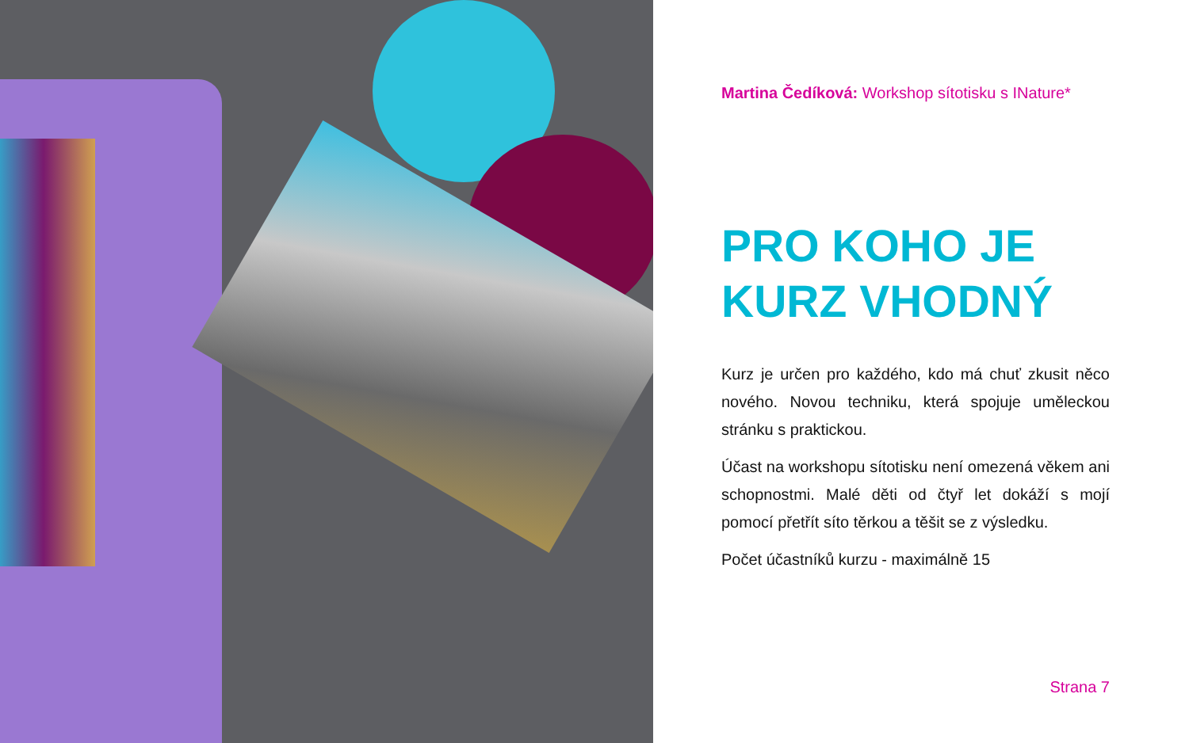Martina Čedíková: Workshop sítotisku s INature*
PRO KOHO JE
KURZ VHODNÝ
Kurz je určen pro každého, kdo má chuť zkusit něco nového. Novou techniku, která spojuje uměleckou stránku s praktickou.
Účast na workshopu sítotisku není omezená věkem ani schopnostmi. Malé děti od čtyř let dokáží s mojí pomocí přetřít síto těrkou a těšit se z výsledku.
Počet účastníků kurzu - maximálně 15
Strana 7